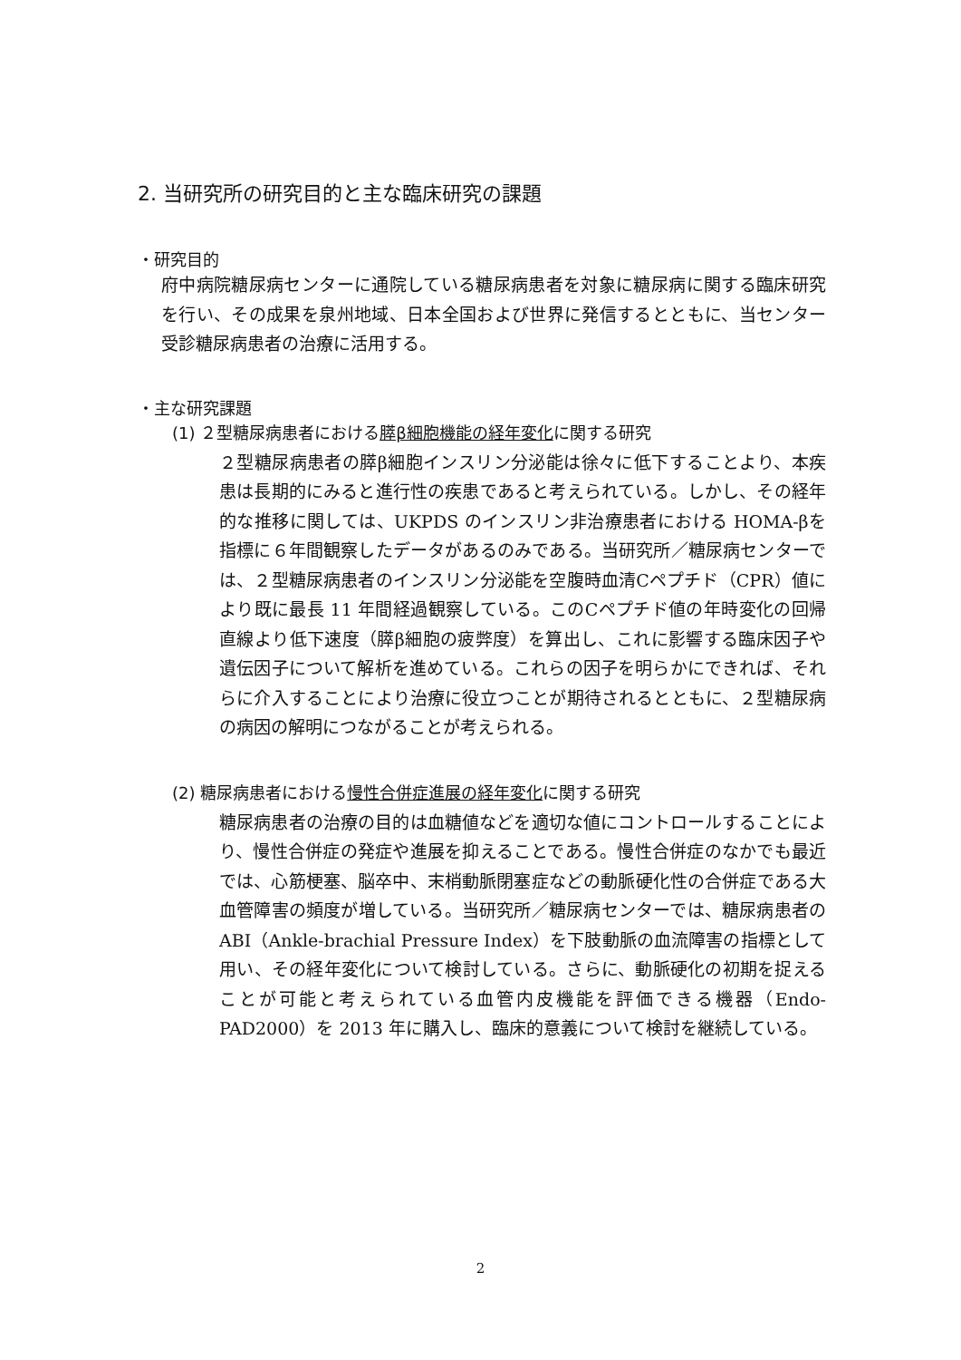2. 当研究所の研究目的と主な臨床研究の課題
・研究目的
府中病院糖尿病センターに通院している糖尿病患者を対象に糖尿病に関する臨床研究を行い、その成果を泉州地域、日本全国および世界に発信するとともに、当センター受診糖尿病患者の治療に活用する。
・主な研究課題
(1) ２型糖尿病患者における膵β細胞機能の経年変化に関する研究
２型糖尿病患者の膵β細胞インスリン分泌能は徐々に低下することより、本疾患は長期的にみると進行性の疾患であると考えられている。しかし、その経年的な推移に関しては、UKPDS のインスリン非治療患者における HOMA-βを指標に６年間観察したデータがあるのみである。当研究所／糖尿病センターでは、２型糖尿病患者のインスリン分泌能を空腹時血清Cペプチド（CPR）値により既に最長 11 年間経過観察している。このCペプチド値の年時変化の回帰直線より低下速度（膵β細胞の疲弊度）を算出し、これに影響する臨床因子や遺伝因子について解析を進めている。これらの因子を明らかにできれば、それらに介入することにより治療に役立つことが期待されるとともに、２型糖尿病の病因の解明につながることが考えられる。
(2) 糖尿病患者における慢性合併症進展の経年変化に関する研究
糖尿病患者の治療の目的は血糖値などを適切な値にコントロールすることにより、慢性合併症の発症や進展を抑えることである。慢性合併症のなかでも最近では、心筋梗塞、脳卒中、末梢動脈閉塞症などの動脈硬化性の合併症である大血管障害の頻度が増している。当研究所／糖尿病センターでは、糖尿病患者の ABI（Ankle-brachial Pressure Index）を下肢動脈の血流障害の指標として用い、その経年変化について検討している。さらに、動脈硬化の初期を捉えることが可能と考えられている血管内皮機能を評価できる機器（Endo-PAD2000）を 2013 年に購入し、臨床的意義について検討を継続している。
2